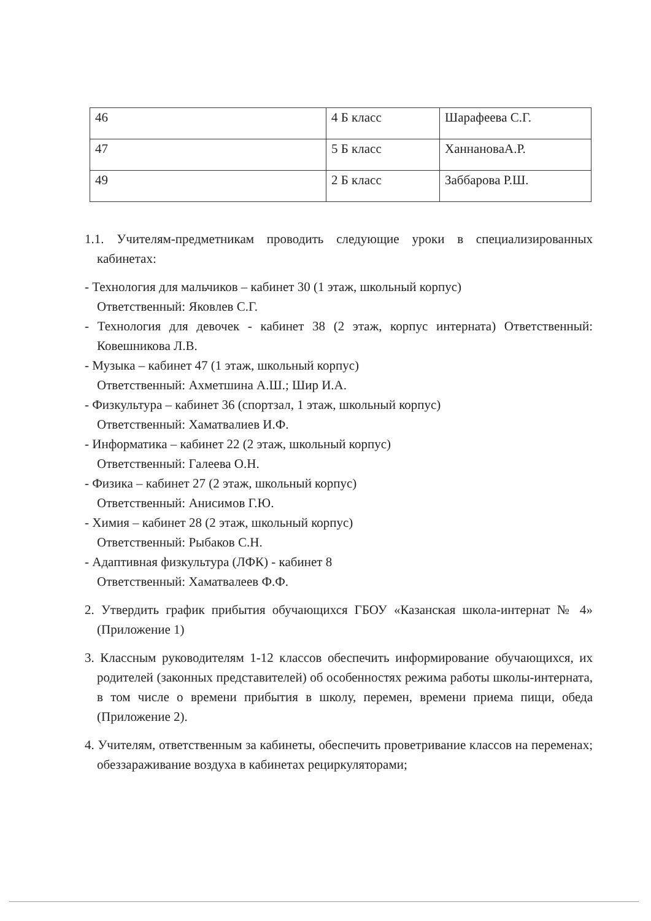| 46 | 4 Б класс | Шарафеева С.Г. |
| 47 | 5 Б класс | ХаннановаА.Р. |
| 49 | 2 Б класс | Заббарова Р.Ш. |
1.1. Учителям-предметникам проводить следующие уроки в специализированных кабинетах:
- Технология для мальчиков – кабинет 30 (1 этаж, школьный корпус)
Ответственный: Яковлев С.Г.
- Технология для девочек - кабинет 38 (2 этаж, корпус интерната) Ответственный: Ковешникова Л.В.
- Музыка – кабинет 47 (1 этаж, школьный корпус)
Ответственный: Ахметшина А.Ш.; Шир И.А.
- Физкультура – кабинет 36 (спортзал, 1 этаж, школьный корпус)
Ответственный: Хаматвалиев И.Ф.
- Информатика – кабинет 22 (2 этаж, школьный корпус)
Ответственный: Галеева О.Н.
- Физика – кабинет 27 (2 этаж, школьный корпус)
Ответственный: Анисимов Г.Ю.
- Химия – кабинет 28 (2 этаж, школьный корпус)
Ответственный: Рыбаков С.Н.
- Адаптивная физкультура (ЛФК) - кабинет 8
Ответственный: Хаматвалеев Ф.Ф.
2. Утвердить график прибытия обучающихся ГБОУ «Казанская школа-интернат № 4» (Приложение 1)
3. Классным руководителям 1-12 классов обеспечить информирование обучающихся, их родителей (законных представителей) об особенностях режима работы школы-интерната, в том числе о времени прибытия в школу, перемен, времени приема пищи, обеда (Приложение 2).
4. Учителям, ответственным за кабинеты, обеспечить проветривание классов на переменах; обеззараживание воздуха в кабинетах рециркуляторами;